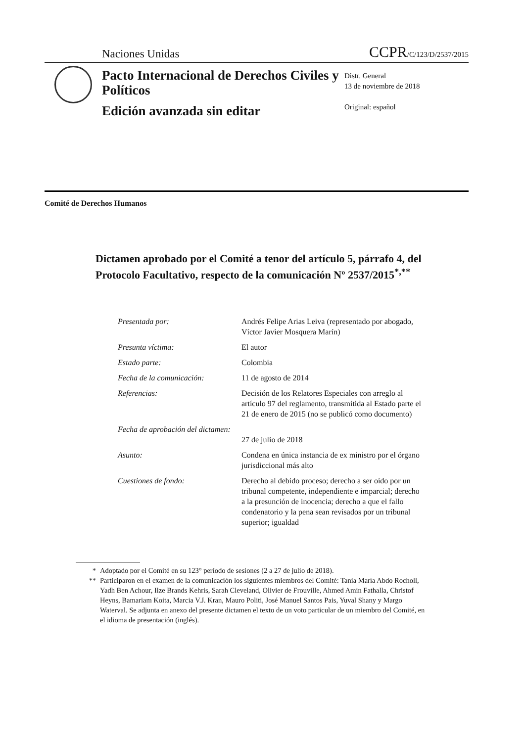Naciones Unidas CCPR/C/123/D/2537/2015
Pacto Internacional de Derechos Civiles y Políticos
Edición avanzada sin editar
Distr. General
13 de noviembre de 2018
Original: español
Comité de Derechos Humanos
Dictamen aprobado por el Comité a tenor del artículo 5, párrafo 4, del Protocolo Facultativo, respecto de la comunicación Nº 2537/2015<sup>*,**</sup>
| Presentada por: | Andrés Felipe Arias Leiva (representado por abogado, Víctor Javier Mosquera Marín) |
| Presunta víctima: | El autor |
| Estado parte: | Colombia |
| Fecha de la comunicación: | 11 de agosto de 2014 |
| Referencias: | Decisión de los Relatores Especiales con arreglo al artículo 97 del reglamento, transmitida al Estado parte el 21 de enero de 2015 (no se publicó como documento) |
| Fecha de aprobación del dictamen: | 27 de julio de 2018 |
| Asunto: | Condena en única instancia de ex ministro por el órgano jurisdiccional más alto |
| Cuestiones de fondo: | Derecho al debido proceso; derecho a ser oído por un tribunal competente, independiente e imparcial; derecho a la presunción de inocencia; derecho a que el fallo condenatorio y la pena sean revisados por un tribunal superior; igualdad |
* Adoptado por el Comité en su 123° período de sesiones (2 a 27 de julio de 2018).
** Participaron en el examen de la comunicación los siguientes miembros del Comité: Tania María Abdo Rocholl, Yadh Ben Achour, Ilze Brands Kehris, Sarah Cleveland, Olivier de Frouville, Ahmed Amin Fathalla, Christof Heyns, Bamariam Koita, Marcia V.J. Kran, Mauro Politi, José Manuel Santos Pais, Yuval Shany y Margo Waterval. Se adjunta en anexo del presente dictamen el texto de un voto particular de un miembro del Comité, en el idioma de presentación (inglés).